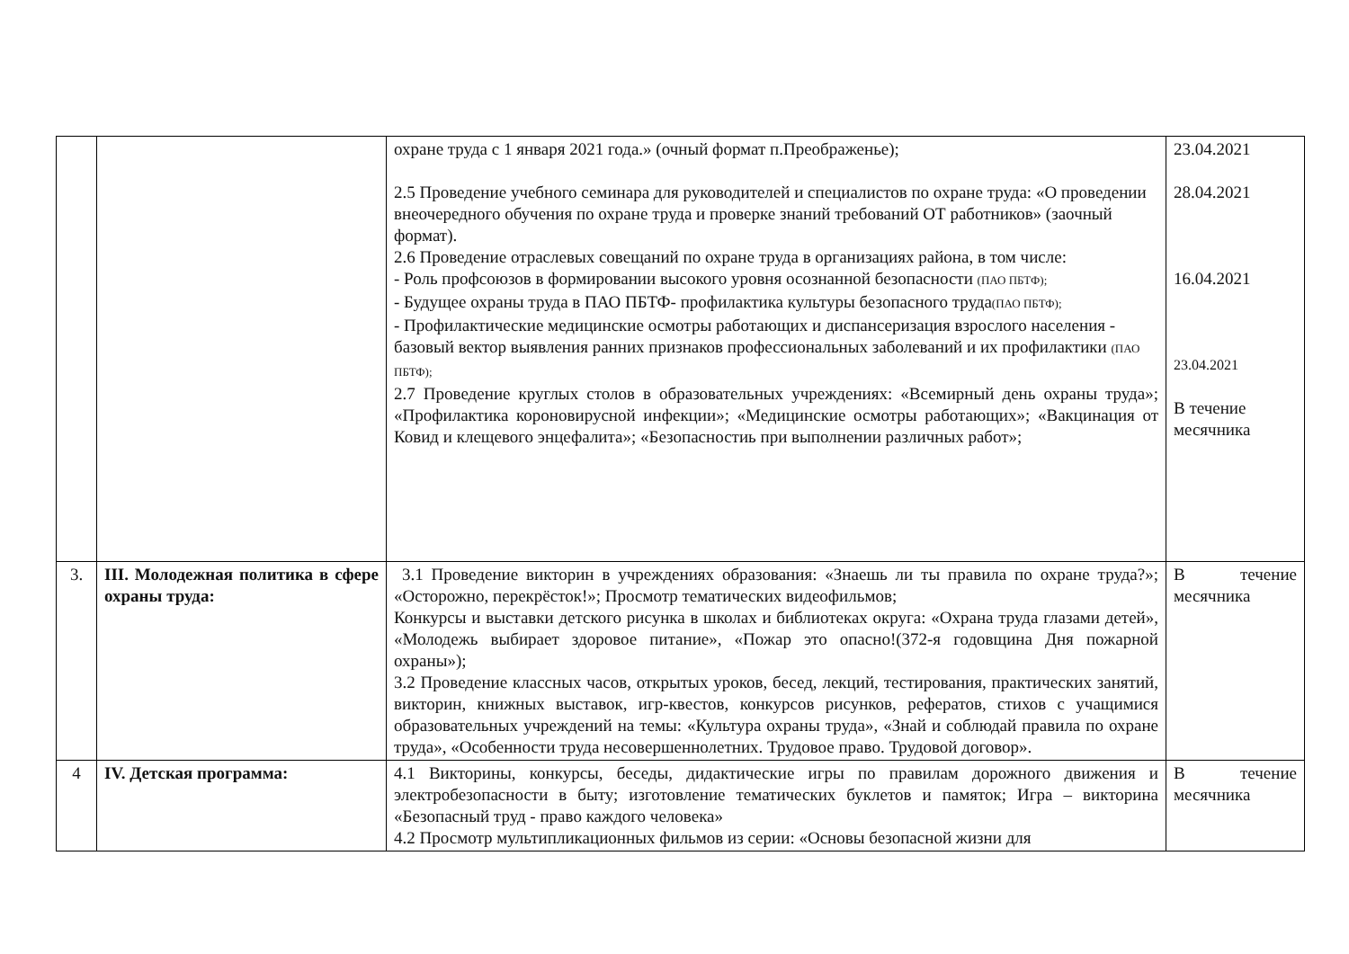| | | охране труда с 1 января 2021 года.» (очный формат п.Преображенье); 2.5 Проведение учебного семинара для руководителей и специалистов по охране труда: «О проведении внеочередного обучения по охране труда и проверке знаний требований ОТ работников» (заочный формат). 2.6 Проведение отраслевых совещаний по охране труда в организациях района, в том числе: - Роль профсоюзов в формировании высокого уровня осознанной безопасности (ПАО ПБТФ); - Будущее охраны труда в ПАО ПБТФ- профилактика культуры безопасного труда (ПАО ПБТФ); - Профилактические медицинские осмотры работающих и диспансеризация взрослого населения - базовый вектор выявления ранних признаков профессиональных заболеваний и их профилактики (ПАО ПБТФ); 2.7 Проведение круглых столов в образовательных учреждениях: «Всемирный день охраны труда»; «Профилактика короновирусной инфекции»; «Медицинские осмотры работающих»; «Вакцинация от Ковид и клещевого энцефалита»; «Безопасностиь при выполнении различных работ»; | 23.04.2021 28.04.2021 16.04.2021 23.04.2021 В течение месячника |
| 3. | III. Молодежная политика в сфере охраны труда: | 3.1 Проведение викторин в учреждениях образования: «Знаешь ли ты правила по охране труда?»; «Осторожно, перекрёсток!»; Просмотр тематических видеофильмов; Конкурсы и выставки детского рисунка в школах и библиотеках округа: «Охрана труда глазами детей», «Молодежь выбирает здоровое питание», «Пожар это опасно!(372-я годовщина Дня пожарной охраны»); 3.2 Проведение классных часов, открытых уроков, бесед, лекций, тестирования, практических занятий, викторин, книжных выставок, игр-квестов, конкурсов рисунков, рефератов, стихов с учащимися образовательных учреждений на темы: «Культура охраны труда», «Знай и соблюдай правила по охране труда», «Особенности труда несовершеннолетних. Трудовое право. Трудовой договор». | В течение месячника |
| 4 | IV. Детская программа: | 4.1 Викторины, конкурсы, беседы, дидактические игры по правилам дорожного движения и электробезопасности в быту; изготовление тематических буклетов и памяток; Игра – викторина «Безопасный труд - право каждого человека» 4.2 Просмотр мультипликационных фильмов из серии: «Основы безопасной жизни для | В течение месячника |